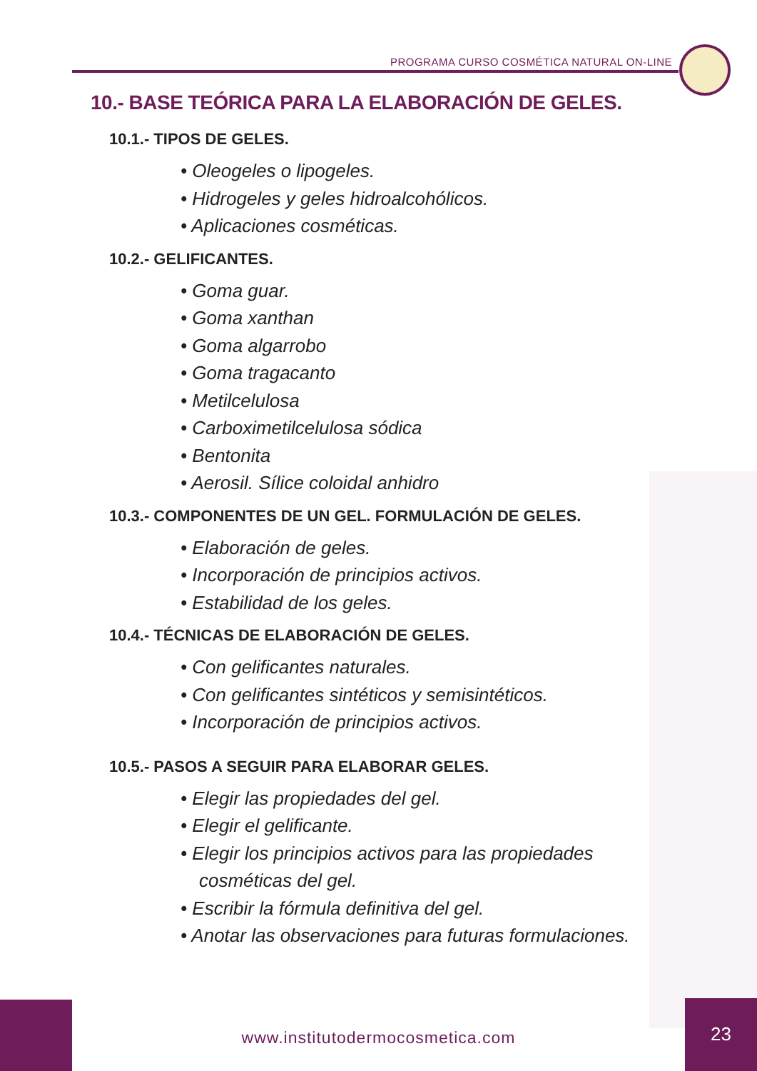PROGRAMA CURSO COSMÉTICA NATURAL ON-LINE
10.- BASE TEÓRICA PARA LA ELABORACIÓN DE GELES.
10.1.- TIPOS DE GELES.
• Oleogeles o lipogeles.
• Hidrogeles y geles hidroalcohólicos.
• Aplicaciones cosméticas.
10.2.- GELIFICANTES.
• Goma guar.
• Goma xanthan
• Goma algarrobo
• Goma tragacanto
• Metilcelulosa
• Carboximetilcelulosa sódica
• Bentonita
• Aerosil. Sílice coloidal anhidro
10.3.- COMPONENTES DE UN GEL. FORMULACIÓN DE GELES.
• Elaboración de geles.
• Incorporación de principios activos.
• Estabilidad de los geles.
10.4.- TÉCNICAS DE ELABORACIÓN DE GELES.
• Con gelificantes naturales.
• Con gelificantes sintéticos y semisintéticos.
• Incorporación de principios activos.
10.5.- PASOS A SEGUIR PARA ELABORAR GELES.
• Elegir las propiedades del gel.
• Elegir el gelificante.
• Elegir los principios activos para las propiedades cosméticas del gel.
• Escribir la fórmula definitiva del gel.
• Anotar las observaciones para futuras formulaciones.
www.institutodermocosmetica.com
23